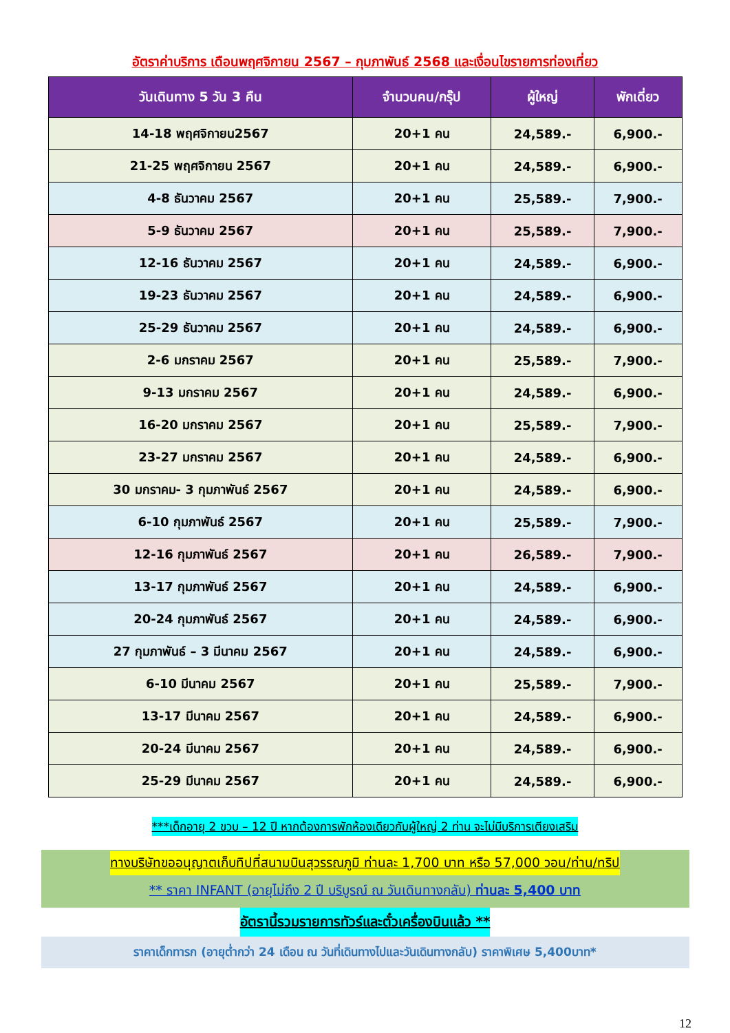อัตราค่าบริการ เดือนพฤศจิกายน 2567 – กุมภาพันธ์ 2568 และเงื่อนไขรายการท่องเที่ยว
| วันเดินทาง 5 วัน 3 คืน | จำนวนคน/กรุ๊ป | ผู้ใหญ่ | พักเดี่ยว |
| --- | --- | --- | --- |
| 14-18 พฤศจิกายน2567 | 20+1 คน | 24,589.- | 6,900.- |
| 21-25 พฤศจิกายน 2567 | 20+1 คน | 24,589.- | 6,900.- |
| 4-8 ธันวาคม 2567 | 20+1 คน | 25,589.- | 7,900.- |
| 5-9 ธันวาคม 2567 | 20+1 คน | 25,589.- | 7,900.- |
| 12-16 ธันวาคม 2567 | 20+1 คน | 24,589.- | 6,900.- |
| 19-23 ธันวาคม 2567 | 20+1 คน | 24,589.- | 6,900.- |
| 25-29 ธันวาคม 2567 | 20+1 คน | 24,589.- | 6,900.- |
| 2-6 มกราคม 2567 | 20+1 คน | 25,589.- | 7,900.- |
| 9-13 มกราคม 2567 | 20+1 คน | 24,589.- | 6,900.- |
| 16-20 มกราคม 2567 | 20+1 คน | 25,589.- | 7,900.- |
| 23-27 มกราคม 2567 | 20+1 คน | 24,589.- | 6,900.- |
| 30 มกราคม- 3 กุมภาพันธ์ 2567 | 20+1 คน | 24,589.- | 6,900.- |
| 6-10 กุมภาพันธ์ 2567 | 20+1 คน | 25,589.- | 7,900.- |
| 12-16 กุมภาพันธ์ 2567 | 20+1 คน | 26,589.- | 7,900.- |
| 13-17 กุมภาพันธ์ 2567 | 20+1 คน | 24,589.- | 6,900.- |
| 20-24 กุมภาพันธ์ 2567 | 20+1 คน | 24,589.- | 6,900.- |
| 27 กุมภาพันธ์ – 3 มีนาคม 2567 | 20+1 คน | 24,589.- | 6,900.- |
| 6-10 มีนาคม 2567 | 20+1 คน | 25,589.- | 7,900.- |
| 13-17 มีนาคม 2567 | 20+1 คน | 24,589.- | 6,900.- |
| 20-24 มีนาคม 2567 | 20+1 คน | 24,589.- | 6,900.- |
| 25-29 มีนาคม 2567 | 20+1 คน | 24,589.- | 6,900.- |
***เด็กอายุ 2 ขวบ – 12 ปี หากต้องการพักห้องเดียวกับผู้ใหญ่ 2 ท่าน จะไม่มีบริการเตียงเสริม
ทางบริษัทขออนุญาตเก็บทิปที่สนามบินสุวรรณภูมิ ท่านละ 1,700 บาท หรือ 57,000 วอน/ท่าน/ทริป
** ราคา INFANT (อายุไม่ถึง 2 ปี บริบูรณ์ ณ วันเดินทางกลับ) ท่านละ 5,400 บาท
อัตรานี้รวมรายการทัวร์และตั๋วเครื่องบินแล้ว **
ราคาเด็กทารก (อายุต่ำกว่า 24 เดือน ณ วันที่เดินทางไปและวันเดินทางกลับ) ราคาพิเศษ 5,400บาท*
12